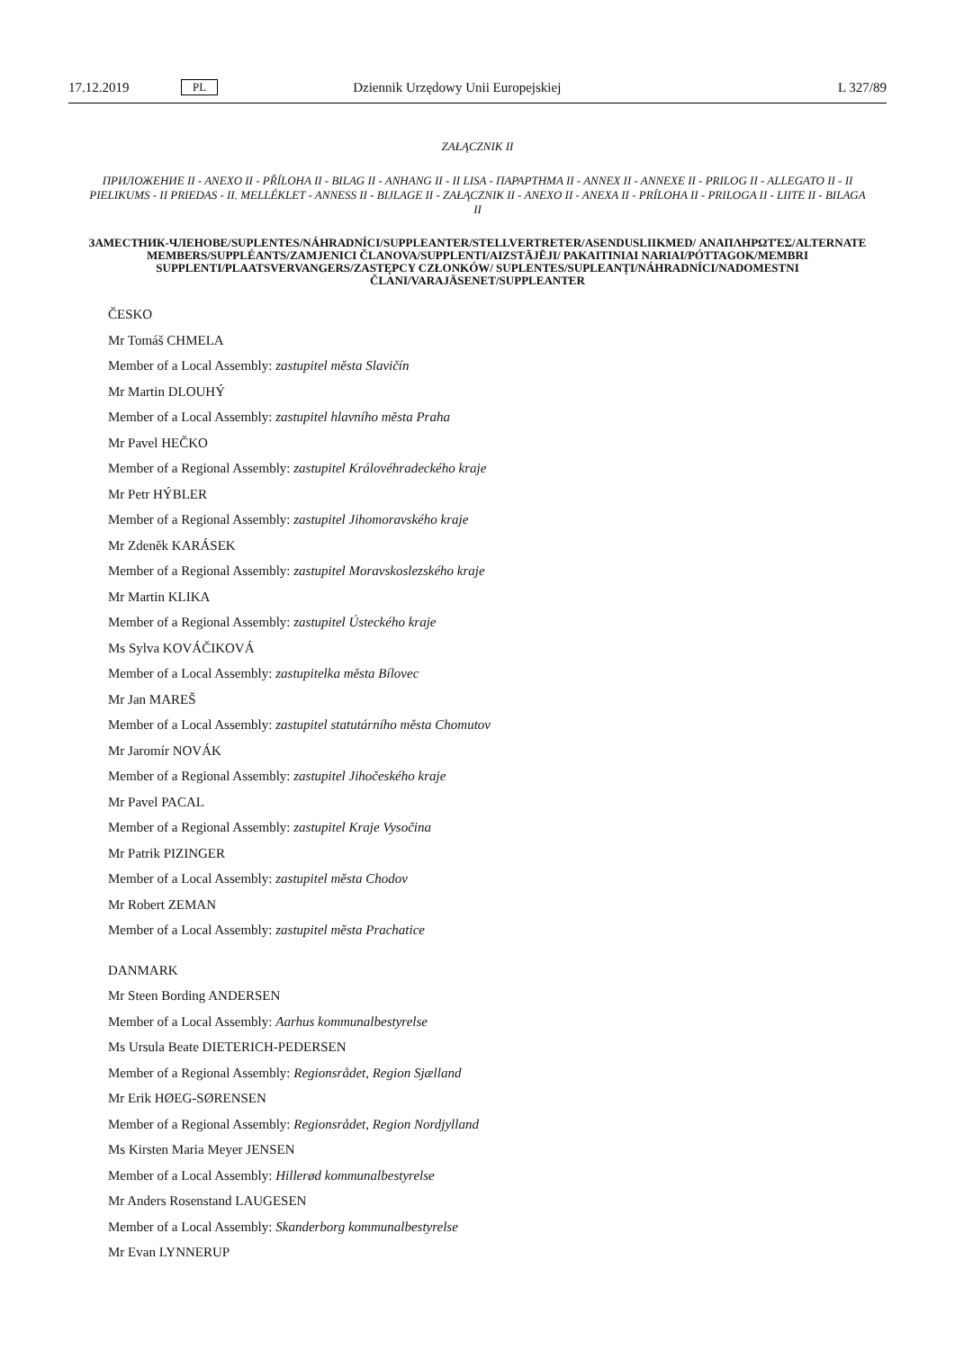17.12.2019 PL Dziennik Urzędowy Unii Europejskiej L 327/89
ZAŁĄCZNIK II
ПРИЛОЖЕНИЕ II - ANEXO II - PŘÍLOHA II - BILAG II - ANHANG II - II LISA - ΠΑΡΑΡΤΗΜΑ II - ANNEX II - ANNEXE II - PRILOG II - ALLEGATO II - II PIELIKUMS - II PRIEDAS - II. MELLÉKLET - ANNESS II - BIJLAGE II - ZAŁĄCZNIK II - ANEXO II - ANEXA II - PRÍLOHA II - PRILOGA II - LIITE II - BILAGA II
ЗАМЕСТНИК-ЧЛЕНОВЕ/SUPLENTES/NÁHRADNÍCI/SUPPLEANTER/STELLVERTRETER/ASENDUSLIIKMED/ ΑΝΑΠΛΗΡΩΤΈΣ/ALTERNATE MEMBERS/SUPPLÉANTS/ZAMJENICI ČLANOVA/SUPPLENTI/AIZSTĀJĒJI/ PAKAITINIAI NARIAI/PÓTTAGOK/MEMBRI SUPPLENTI/PLAATSVERVANGERS/ZASTĘPCY CZŁONKÓW/ SUPLENTES/SUPLEANȚI/NÁHRADNÍCI/NADOMESTNI ČLANI/VARAJÄSENET/SUPPLEANTER
ČESKO
Mr Tomáš CHMELA
Member of a Local Assembly: zastupitel města Slavičín
Mr Martin DLOUHÝ
Member of a Local Assembly: zastupitel hlavního města Praha
Mr Pavel HEČKO
Member of a Regional Assembly: zastupitel Královéhradeckého kraje
Mr Petr HÝBLER
Member of a Regional Assembly: zastupitel Jihomoravského kraje
Mr Zdeněk KARÁSEK
Member of a Regional Assembly: zastupitel Moravskoslezského kraje
Mr Martin KLIKA
Member of a Regional Assembly: zastupitel Ústeckého kraje
Ms Sylva KOVÁČIKOVÁ
Member of a Local Assembly: zastupitelka města Bílovec
Mr Jan MAREŠ
Member of a Local Assembly: zastupitel statutárního města Chomutov
Mr Jaromír NOVÁK
Member of a Regional Assembly: zastupitel Jihočeského kraje
Mr Pavel PACAL
Member of a Regional Assembly: zastupitel Kraje Vysočina
Mr Patrik PIZINGER
Member of a Local Assembly: zastupitel města Chodov
Mr Robert ZEMAN
Member of a Local Assembly: zastupitel města Prachatice
DANMARK
Mr Steen Bording ANDERSEN
Member of a Local Assembly: Aarhus kommunalbestyrelse
Ms Ursula Beate DIETERICH-PEDERSEN
Member of a Regional Assembly: Regionsrådet, Region Sjælland
Mr Erik HØEG-SØRENSEN
Member of a Regional Assembly: Regionsrådet, Region Nordjylland
Ms Kirsten Maria Meyer JENSEN
Member of a Local Assembly: Hillerød kommunalbestyrelse
Mr Anders Rosenstand LAUGESEN
Member of a Local Assembly: Skanderborg kommunalbestyrelse
Mr Evan LYNNERUP